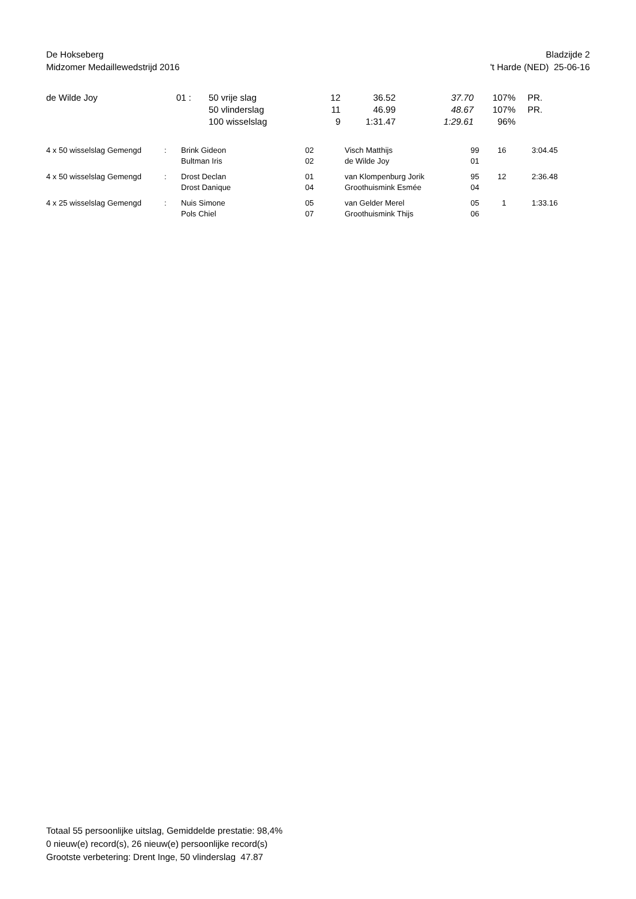De Hokseberg
Midzomer Medaillewedstrijd 2016
Bladzijde 2
't Harde (NED) 25-06-16
| de Wilde Joy | 01 : | 50 vrije slag | 12 | 36.52 | 37.70 | 107% | PR. |
| | | 50 vlinderslag | 11 | 46.99 | 48.67 | 107% | PR. |
| | | 100 wisselslag | 9 | 1:31.47 | 1:29.61 | 96% | |
| 4 x 50 wisselslag Gemengd | : | Brink Gideon | 02 | Visch Matthijs | 99 | 16 | 3:04.45 |
| | | Bultman Iris | 02 | de Wilde Joy | 01 | | |
| 4 x 50 wisselslag Gemengd | : | Drost Declan | 01 | van Klompenburg Jorik | 95 | 12 | 2:36.48 |
| | | Drost Danique | 04 | Groothuismink Esmée | 04 | | |
| 4 x 25 wisselslag Gemengd | : | Nuis Simone | 05 | van Gelder Merel | 05 | 1 | 1:33.16 |
| | | Pols Chiel | 07 | Groothuismink Thijs | 06 | | |
Totaal 55 persoonlijke uitslag, Gemiddelde prestatie: 98,4%
0 nieuw(e) record(s), 26 nieuw(e) persoonlijke record(s)
Grootste verbetering: Drent Inge, 50 vlinderslag 47.87